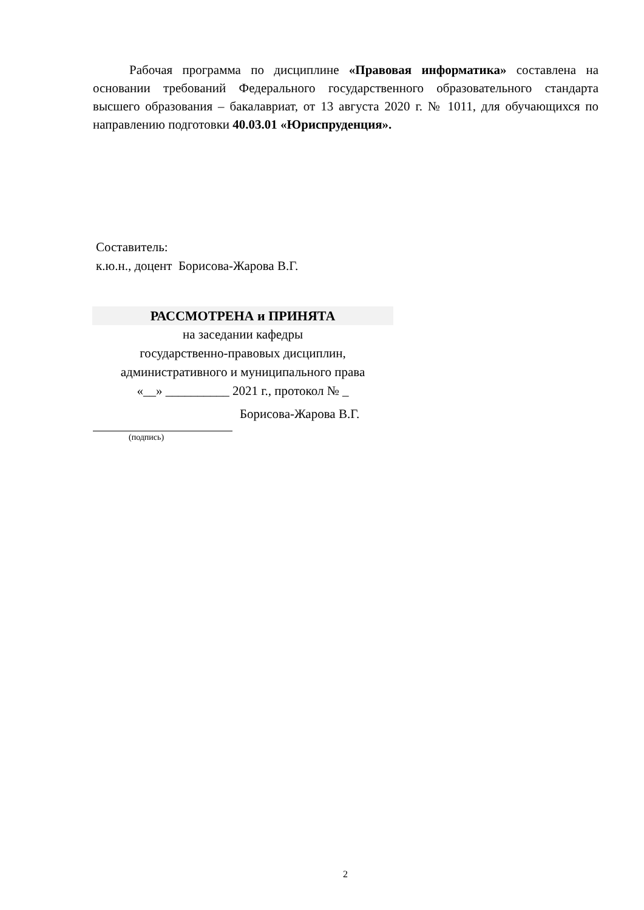Рабочая программа по дисциплине «Правовая информатика» составлена на основании требований Федерального государственного образовательного стандарта высшего образования – бакалавриат, от 13 августа 2020 г. № 1011, для обучающихся по направлению подготовки 40.03.01 «Юриспруденция».
Составитель:
к.ю.н., доцент Борисова-Жарова В.Г.
РАССМОТРЕНА и ПРИНЯТА
на заседании кафедры
государственно-правовых дисциплин, административного и муниципального права
«__» __________ 2021 г., протокол № _
Борисова-Жарова В.Г.
(подпись)
2